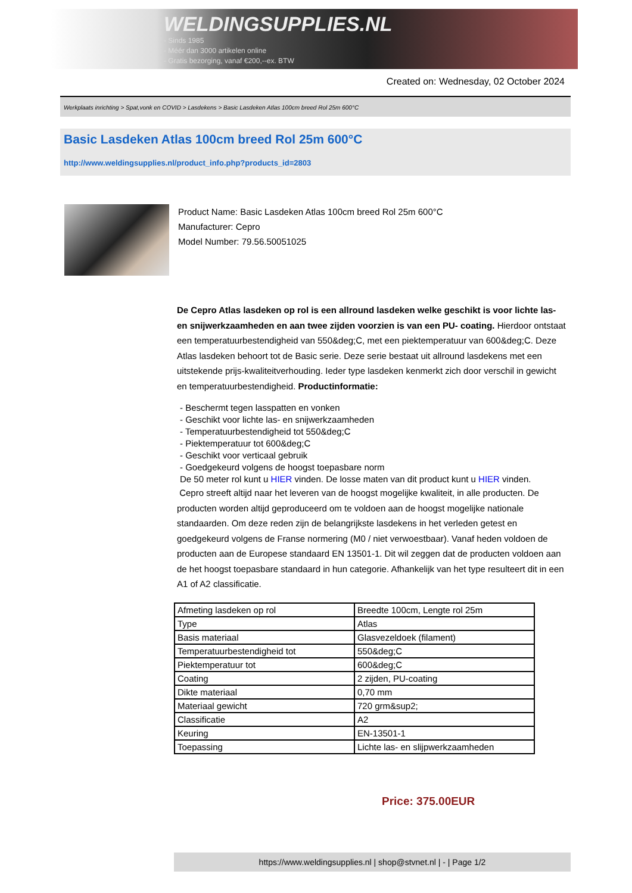WELDINGSUPPLIES.NL
- Sinds 1985
- Méér dan 3000 artikelen online
- Gratis bezorging, vanaf €200,--ex. BTW
Created on: Wednesday, 02 October 2024
Werkplaats inrichting > Spat,vonk en COVID > Lasdekens > Basic Lasdeken Atlas 100cm breed Rol 25m 600°C
Basic Lasdeken Atlas 100cm breed Rol 25m 600°C
http://www.weldingsupplies.nl/product_info.php?products_id=2803
Product Name: Basic Lasdeken Atlas 100cm breed Rol 25m 600°C
Manufacturer: Cepro
Model Number: 79.56.50051025
De Cepro Atlas lasdeken op rol is een allround lasdeken welke geschikt is voor lichte las- en snijwerkzaamheden en aan twee zijden voorzien is van een PU- coating. Hierdoor ontstaat een temperatuurbestendigheid van 550&deg;C, met een piektemperatuur van 600&deg;C. Deze Atlas lasdeken behoort tot de Basic serie. Deze serie bestaat uit allround lasdekens met een uitstekende prijs-kwaliteitverhouding. Ieder type lasdeken kenmerkt zich door verschil in gewicht en temperatuurbestendigheid. Productinformatie:
- Beschermt tegen lasspatten en vonken
- Geschikt voor lichte las- en snijwerkzaamheden
- Temperatuurbestendigheid tot 550&deg;C
- Piektemperatuur tot 600&deg;C
- Geschikt voor verticaal gebruik
- Goedgekeurd volgens de hoogst toepasbare norm
De 50 meter rol kunt u HIER vinden. De losse maten van dit product kunt u HIER vinden.
Cepro streeft altijd naar het leveren van de hoogst mogelijke kwaliteit, in alle producten. De producten worden altijd geproduceerd om te voldoen aan de hoogst mogelijke nationale standaarden. Om deze reden zijn de belangrijkste lasdekens in het verleden getest en goedgekeurd volgens de Franse normering (M0 / niet verwoestbaar). Vanaf heden voldoen de producten aan de Europese standaard EN 13501-1. Dit wil zeggen dat de producten voldoen aan de het hoogst toepasbare standaard in hun categorie. Afhankelijk van het type resulteert dit in een A1 of A2 classificatie.
| Afmeting lasdeken op rol | Breedte 100cm, Lengte rol 25m |
| Type | Atlas |
| Basis materiaal | Glasvezeldoek (filament) |
| Temperatuurbestendigheid tot | 550&deg;C |
| Piektemperatuur tot | 600&deg;C |
| Coating | 2 zijden, PU-coating |
| Dikte materiaal | 0,70 mm |
| Materiaal gewicht | 720 grm&sup2; |
| Classificatie | A2 |
| Keuring | EN-13501-1 |
| Toepassing | Lichte las- en slijpwerkzaamheden |
Price: 375.00EUR
https://www.weldingsupplies.nl | shop@stvnet.nl | - | Page 1/2